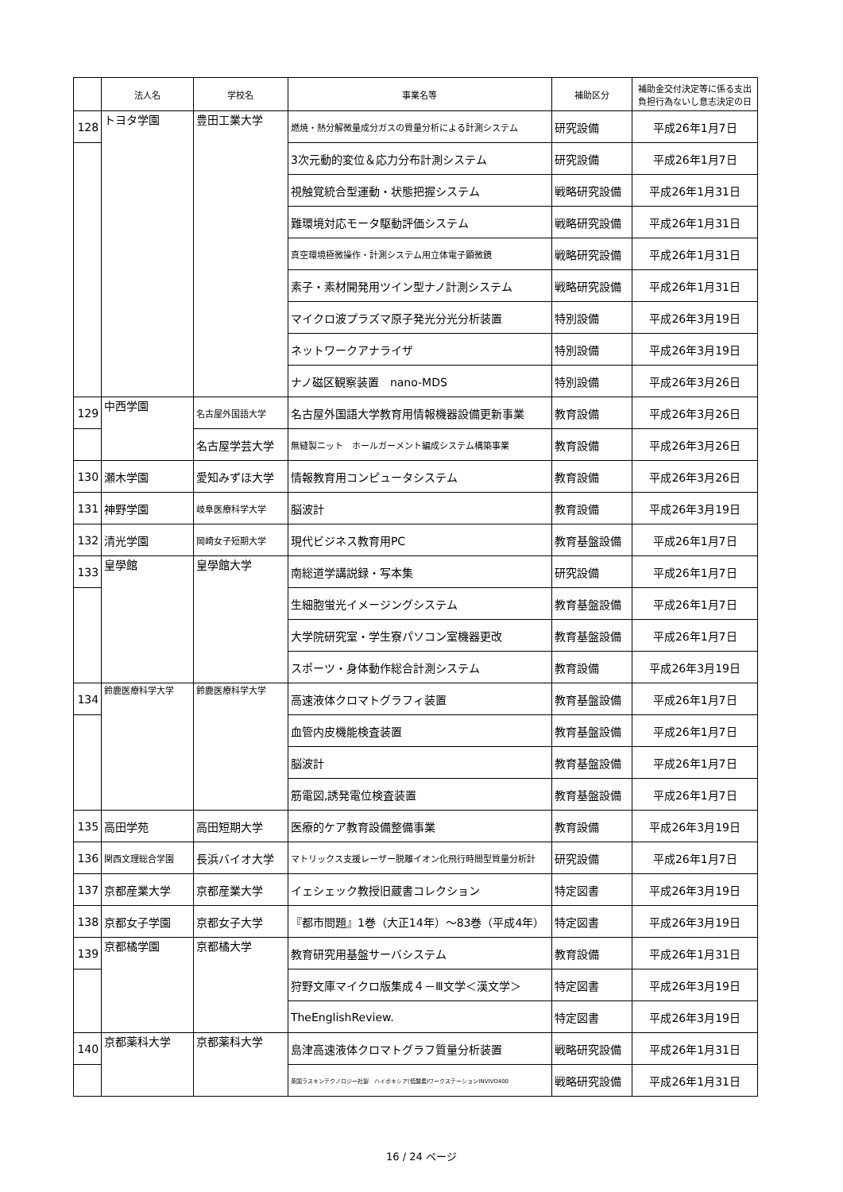| | 法人名 | 学校名 | 事業名等 | 補助区分 | 補助金交付決定等に係る支出負担行為ないし意志決定の日 |
| --- | --- | --- | --- | --- | --- |
| 128 | トヨタ学園 | 豊田工業大学 | 燃焼・熱分解微量成分ガスの質量分析による計測システム | 研究設備 | 平成26年1月7日 |
| | | | 3次元動的変位＆応力分布計測システム | 研究設備 | 平成26年1月7日 |
| | | | 視触覚統合型運動・状態把握システム | 戦略研究設備 | 平成26年1月31日 |
| | | | 難環境対応モータ駆動評価システム | 戦略研究設備 | 平成26年1月31日 |
| | | | 真空環境極微操作・計測システム用立体電子顕微鏡 | 戦略研究設備 | 平成26年1月31日 |
| | | | 素子・素材開発用ツイン型ナノ計測システム | 戦略研究設備 | 平成26年1月31日 |
| | | | マイクロ波プラズマ原子発光分光分析装置 | 特別設備 | 平成26年3月19日 |
| | | | ネットワークアナライザ | 特別設備 | 平成26年3月19日 |
| | | | ナノ磁区観察装置 nano-MDS | 特別設備 | 平成26年3月26日 |
| 129 | 中西学園 | 名古屋外国語大学 | 名古屋外国語大学教育用情報機器設備更新事業 | 教育設備 | 平成26年3月26日 |
| | | 名古屋学芸大学 | 無縫製ニット ホールガーメント編成システム構築事業 | 教育設備 | 平成26年3月26日 |
| 130 | 瀬木学園 | 愛知みずほ大学 | 情報教育用コンピュータシステム | 教育設備 | 平成26年3月26日 |
| 131 | 神野学園 | 岐阜医療科学大学 | 脳波計 | 教育設備 | 平成26年3月19日 |
| 132 | 清光学園 | 岡崎女子短期大学 | 現代ビジネス教育用PC | 教育基盤設備 | 平成26年1月7日 |
| 133 | 皇學館 | 皇學館大学 | 南総道学講説録・写本集 | 研究設備 | 平成26年1月7日 |
| | | | 生細胞蛍光イメージングシステム | 教育基盤設備 | 平成26年1月7日 |
| | | | 大学院研究室・学生寮パソコン室機器更改 | 教育基盤設備 | 平成26年1月7日 |
| | | | スポーツ・身体動作総合計測システム | 教育設備 | 平成26年3月19日 |
| 134 | 鈴鹿医療科学大学 | 鈴鹿医療科学大学 | 高速液体クロマトグラフィ装置 | 教育基盤設備 | 平成26年1月7日 |
| | | | 血管内皮機能検査装置 | 教育基盤設備 | 平成26年1月7日 |
| | | | 脳波計 | 教育基盤設備 | 平成26年1月7日 |
| | | | 筋電図,誘発電位検査装置 | 教育基盤設備 | 平成26年1月7日 |
| 135 | 高田学苑 | 高田短期大学 | 医療的ケア教育設備整備事業 | 教育設備 | 平成26年3月19日 |
| 136 | 関西文理総合学園 | 長浜バイオ大学 | マトリックス支援レーザー脱離イオン化飛行時間型質量分析計 | 研究設備 | 平成26年1月7日 |
| 137 | 京都産業大学 | 京都産業大学 | イェシェック教授旧蔵書コレクション | 特定図書 | 平成26年3月19日 |
| 138 | 京都女子学園 | 京都女子大学 | 『都市問題』1巻（大正14年）～83巻（平成4年） | 特定図書 | 平成26年3月19日 |
| 139 | 京都橘学園 | 京都橘大学 | 教育研究用基盤サーバシステム | 教育設備 | 平成26年1月31日 |
| | | | 狩野文庫マイクロ版集成４－Ⅲ文学＜漢文学＞ | 特定図書 | 平成26年3月19日 |
| | | | TheEnglishReview. | 特定図書 | 平成26年3月19日 |
| 140 | 京都薬科大学 | 京都薬科大学 | 島津高速液体クロマトグラフ質量分析装置 | 戦略研究設備 | 平成26年1月31日 |
| | | | 英国ラスキンテクノロジー社製 ハイポキシア(低酸素)ワークステーションINVIVO400 | 戦略研究設備 | 平成26年1月31日 |
16 / 24 ページ